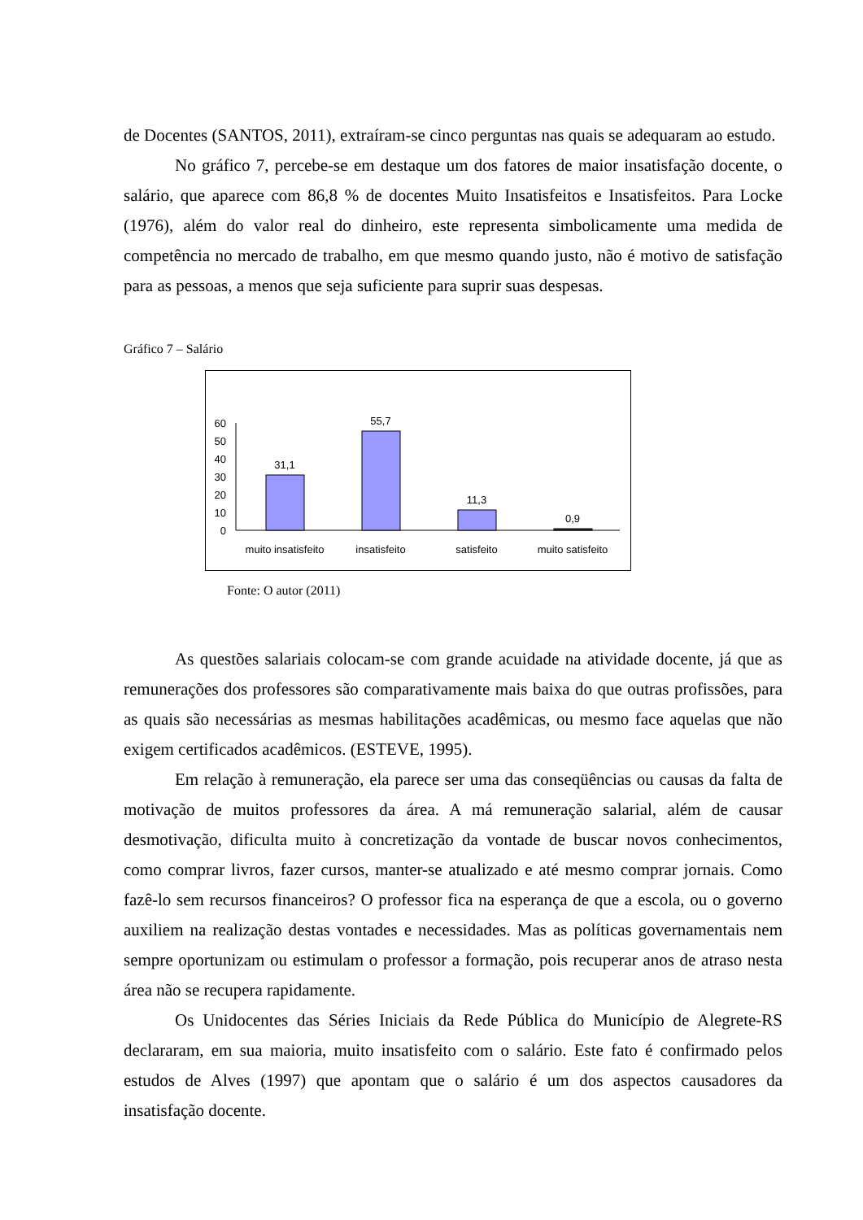de Docentes (SANTOS, 2011), extraíram-se cinco perguntas nas quais se adequaram ao estudo.
No gráfico 7, percebe-se em destaque um dos fatores de maior insatisfação docente, o salário, que aparece com 86,8 % de docentes Muito Insatisfeitos e Insatisfeitos. Para Locke (1976), além do valor real do dinheiro, este representa simbolicamente uma medida de competência no mercado de trabalho, em que mesmo quando justo, não é motivo de satisfação para as pessoas, a menos que seja suficiente para suprir suas despesas.
Gráfico 7 – Salário
0
10
20
30
40
50
60
31,1
55,7
11,3
0,9
muito insatisfeito
insatisfeito
satisfeito
muito satisfeito
Fonte: O autor (2011)
As questões salariais colocam-se com grande acuidade na atividade docente, já que as remunerações dos professores são comparativamente mais baixa do que outras profissões, para as quais são necessárias as mesmas habilitações acadêmicas, ou mesmo face aquelas que não exigem certificados acadêmicos. (ESTEVE, 1995).
Em relação à remuneração, ela parece ser uma das conseqüências ou causas da falta de motivação de muitos professores da área. A má remuneração salarial, além de causar desmotivação, dificulta muito à concretização da vontade de buscar novos conhecimentos, como comprar livros, fazer cursos, manter-se atualizado e até mesmo comprar jornais. Como fazê-lo sem recursos financeiros? O professor fica na esperança de que a escola, ou o governo auxiliem na realização destas vontades e necessidades. Mas as políticas governamentais nem sempre oportunizam ou estimulam o professor a formação, pois recuperar anos de atraso nesta área não se recupera rapidamente.
Os Unidocentes das Séries Iniciais da Rede Pública do Município de Alegrete-RS declararam, em sua maioria, muito insatisfeito com o salário. Este fato é confirmado pelos estudos de Alves (1997) que apontam que o salário é um dos aspectos causadores da insatisfação docente.